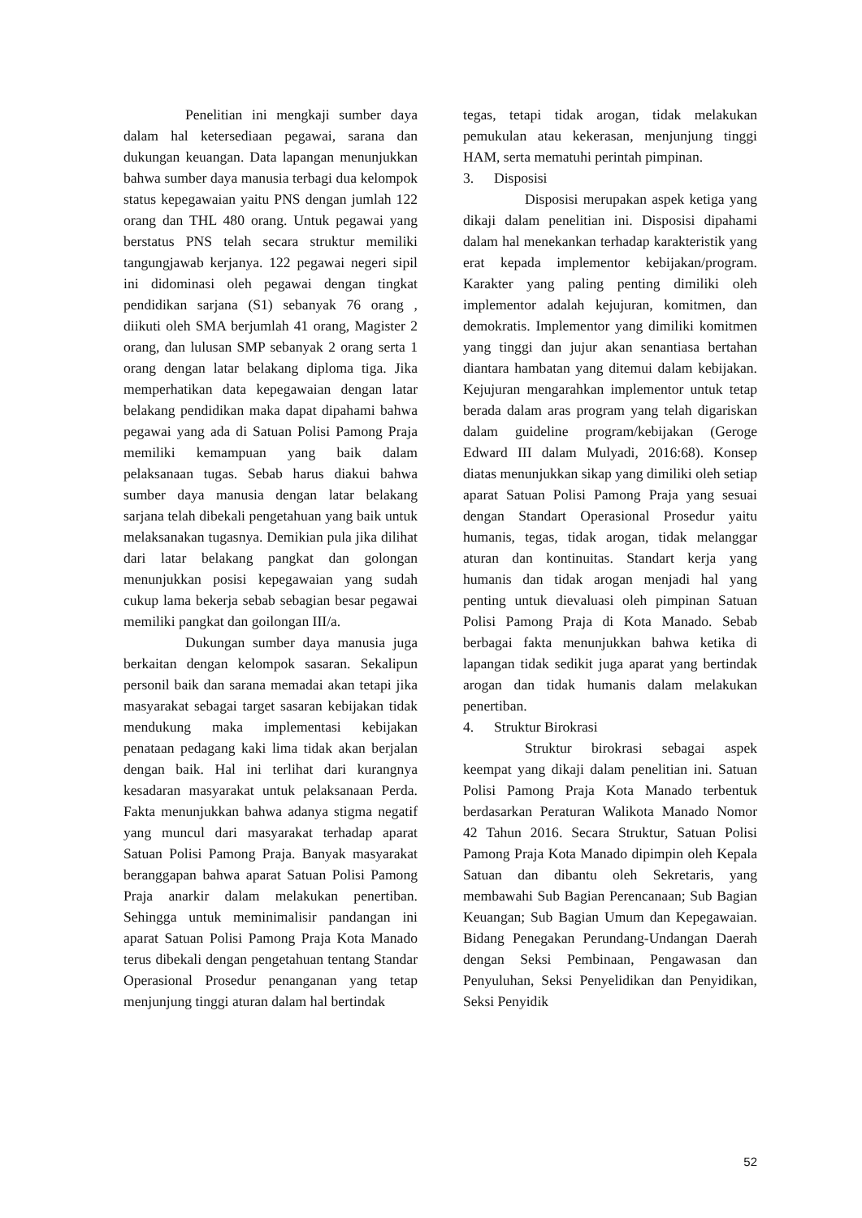Penelitian ini mengkaji sumber daya dalam hal ketersediaan pegawai, sarana dan dukungan keuangan. Data lapangan menunjukkan bahwa sumber daya manusia terbagi dua kelompok status kepegawaian yaitu PNS dengan jumlah 122 orang dan THL 480 orang. Untuk pegawai yang berstatus PNS telah secara struktur memiliki tangungjawab kerjanya. 122 pegawai negeri sipil ini didominasi oleh pegawai dengan tingkat pendidikan sarjana (S1) sebanyak 76 orang , diikuti oleh SMA berjumlah 41 orang, Magister 2 orang, dan lulusan SMP sebanyak 2 orang serta 1 orang dengan latar belakang diploma tiga. Jika memperhatikan data kepegawaian dengan latar belakang pendidikan maka dapat dipahami bahwa pegawai yang ada di Satuan Polisi Pamong Praja memiliki kemampuan yang baik dalam pelaksanaan tugas. Sebab harus diakui bahwa sumber daya manusia dengan latar belakang sarjana telah dibekali pengetahuan yang baik untuk melaksanakan tugasnya. Demikian pula jika dilihat dari latar belakang pangkat dan golongan menunjukkan posisi kepegawaian yang sudah cukup lama bekerja sebab sebagian besar pegawai memiliki pangkat dan goilongan III/a.
Dukungan sumber daya manusia juga berkaitan dengan kelompok sasaran. Sekalipun personil baik dan sarana memadai akan tetapi jika masyarakat sebagai target sasaran kebijakan tidak mendukung maka implementasi kebijakan penataan pedagang kaki lima tidak akan berjalan dengan baik. Hal ini terlihat dari kurangnya kesadaran masyarakat untuk pelaksanaan Perda. Fakta menunjukkan bahwa adanya stigma negatif yang muncul dari masyarakat terhadap aparat Satuan Polisi Pamong Praja. Banyak masyarakat beranggapan bahwa aparat Satuan Polisi Pamong Praja anarkir dalam melakukan penertiban. Sehingga untuk meminimalisir pandangan ini aparat Satuan Polisi Pamong Praja Kota Manado terus dibekali dengan pengetahuan tentang Standar Operasional Prosedur penanganan yang tetap menjunjung tinggi aturan dalam hal bertindak
tegas, tetapi tidak arogan, tidak melakukan pemukulan atau kekerasan, menjunjung tinggi HAM, serta mematuhi perintah pimpinan.
3. Disposisi
Disposisi merupakan aspek ketiga yang dikaji dalam penelitian ini. Disposisi dipahami dalam hal menekankan terhadap karakteristik yang erat kepada implementor kebijakan/program. Karakter yang paling penting dimiliki oleh implementor adalah kejujuran, komitmen, dan demokratis. Implementor yang dimiliki komitmen yang tinggi dan jujur akan senantiasa bertahan diantara hambatan yang ditemui dalam kebijakan. Kejujuran mengarahkan implementor untuk tetap berada dalam aras program yang telah digariskan dalam guideline program/kebijakan (Geroge Edward III dalam Mulyadi, 2016:68). Konsep diatas menunjukkan sikap yang dimiliki oleh setiap aparat Satuan Polisi Pamong Praja yang sesuai dengan Standart Operasional Prosedur yaitu humanis, tegas, tidak arogan, tidak melanggar aturan dan kontinuitas. Standart kerja yang humanis dan tidak arogan menjadi hal yang penting untuk dievaluasi oleh pimpinan Satuan Polisi Pamong Praja di Kota Manado. Sebab berbagai fakta menunjukkan bahwa ketika di lapangan tidak sedikit juga aparat yang bertindak arogan dan tidak humanis dalam melakukan penertiban.
4. Struktur Birokrasi
Struktur birokrasi sebagai aspek keempat yang dikaji dalam penelitian ini. Satuan Polisi Pamong Praja Kota Manado terbentuk berdasarkan Peraturan Walikota Manado Nomor 42 Tahun 2016. Secara Struktur, Satuan Polisi Pamong Praja Kota Manado dipimpin oleh Kepala Satuan dan dibantu oleh Sekretaris, yang membawahi Sub Bagian Perencanaan; Sub Bagian Keuangan; Sub Bagian Umum dan Kepegawaian. Bidang Penegakan Perundang-Undangan Daerah dengan Seksi Pembinaan, Pengawasan dan Penyuluhan, Seksi Penyelidikan dan Penyidikan, Seksi Penyidik
52